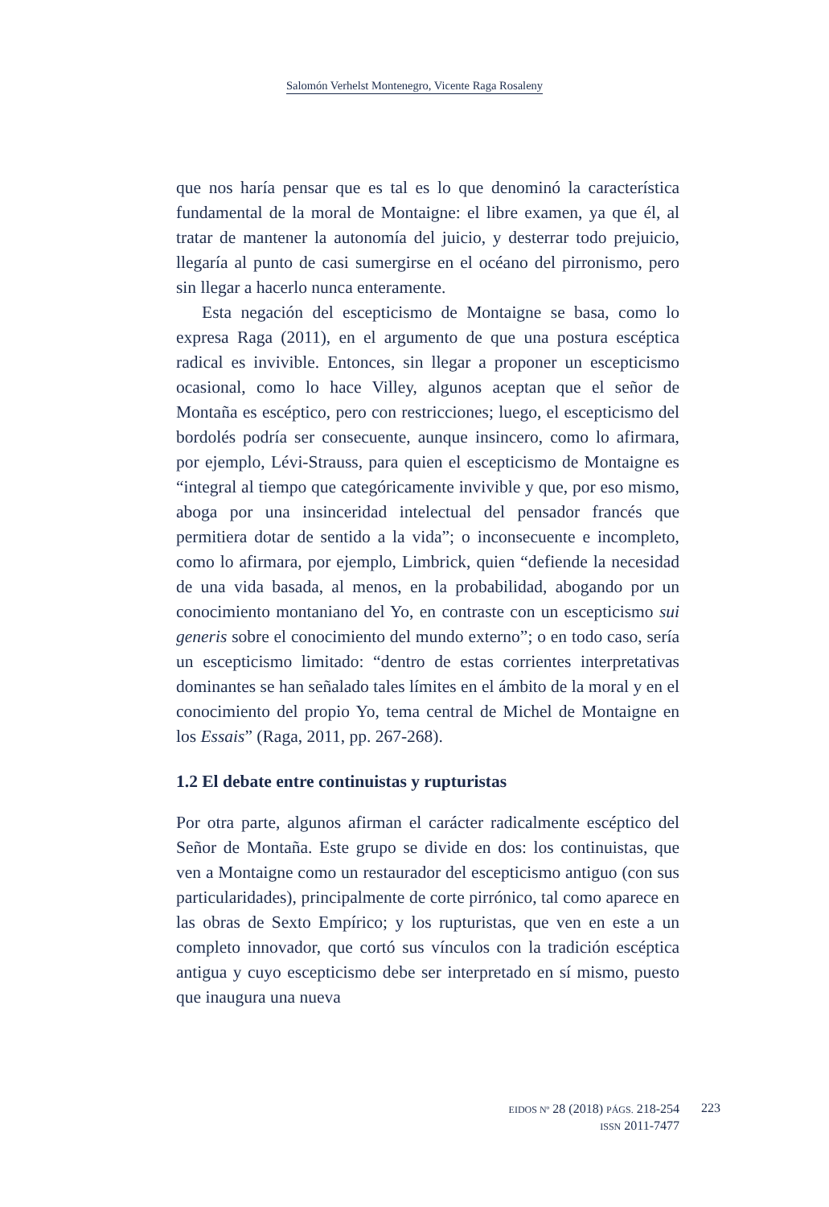Salomón Verhelst Montenegro, Vicente Raga Rosaleny
que nos haría pensar que es tal es lo que denominó la característica fundamental de la moral de Montaigne: el libre examen, ya que él, al tratar de mantener la autonomía del juicio, y desterrar todo prejuicio, llegaría al punto de casi sumergirse en el océano del pirronismo, pero sin llegar a hacerlo nunca enteramente.
Esta negación del escepticismo de Montaigne se basa, como lo expresa Raga (2011), en el argumento de que una postura escéptica radical es invivible. Entonces, sin llegar a proponer un escepticismo ocasional, como lo hace Villey, algunos aceptan que el señor de Montaña es escéptico, pero con restricciones; luego, el escepticismo del bordolés podría ser consecuente, aunque insincero, como lo afirmara, por ejemplo, Lévi-Strauss, para quien el escepticismo de Montaigne es “integral al tiempo que categóricamente invivible y que, por eso mismo, aboga por una insinceridad intelectual del pensador francés que permitiera dotar de sentido a la vida”; o inconsecuente e incompleto, como lo afirmara, por ejemplo, Limbrick, quien “defiende la necesidad de una vida basada, al menos, en la probabilidad, abogando por un conocimiento montaniano del Yo, en contraste con un escepticismo sui generis sobre el conocimiento del mundo externo”; o en todo caso, sería un escepticismo limitado: “dentro de estas corrientes interpretativas dominantes se han señalado tales límites en el ámbito de la moral y en el conocimiento del propio Yo, tema central de Michel de Montaigne en los Essais” (Raga, 2011, pp. 267-268).
1.2 El debate entre continuistas y rupturistas
Por otra parte, algunos afirman el carácter radicalmente escéptico del Señor de Montaña. Este grupo se divide en dos: los continuistas, que ven a Montaigne como un restaurador del escepticismo antiguo (con sus particularidades), principalmente de corte pirrónico, tal como aparece en las obras de Sexto Empírico; y los rupturistas, que ven en este a un completo innovador, que cortó sus vínculos con la tradición escéptica antigua y cuyo escepticismo debe ser interpretado en sí mismo, puesto que inaugura una nueva
EIDOS Nº 28 (2018) PÁGS. 218-254
ISSN 2011-7477
223